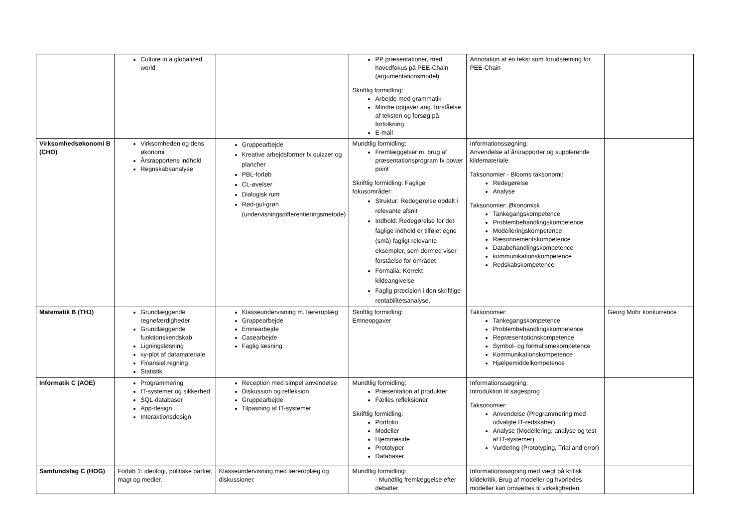| | Culture in a globalized world | | PP præsentationer, med hovedfokus på PEE-Chain (argumentationsmodel) Skriftlig formidling: Arbejde med grammatik Mindre opgaver ang. forståelse af teksten og forsøg på fortolkning E-mail | Annotation af en tekst som forudsætning for PEE-Chain | |
| Virksomhedsøkonomi B (CHO) | Virksomheden og dens økonomi Årsrapportens indhold Regnskabsanalyse | Gruppearbejde Kreative arbejdsformer fx quizzer og plancher PBL-forløb CL-øvelser Dialogisk rum Rød-gul-grøn (undervisningsdifferentieringsmetode) | Mundtlig formidling: Fremlæggelser m. brug af præsentationsprogram fx power point Skriftlig formidling: Faglige fokusområder: Struktur: Redegørelse opdelt i relevante afsnit Indhold: Redegørelse for det faglige indhold er tilføjet egne (små) fagligt relevante eksempler, som dermed viser forståelse for området Formalia: Korrekt kildeangivelse Faglig præcision i den skriftlige rentabilitetsanalyse. | Informationssøgning: Anvendelse af årsrapporter og supplerende kildemateriale. Taksonomier - Blooms taksonomi: Redegørelse Analyse Taksonomier: Økonomisk Tankegangskompetence Problembehandlingskompetence Modelleringskompetence Ræsonnementskompetence Databehandlingskompetence kommunikationskompetence Redskabskompetence | |
| Matematik B (THJ) | Grundlæggende regnefærdigheder Grundlæggende funktionskendskab Ligningsløsning xy-plot af datamateriale Finansiel regning Statistik | Klasseundervisning m. læreroplæg Gruppearbejde Emnearbejde Casearbejde Faglig læsning | Skriftlig formidling: Emneopgaver | Taksonomier: Tankegangskompetence Problembehandlingskompetence Repræsentationskompetence Symbol- og formalismekompetence Kommunikationskompetence Hjælpemiddelkompetence | Georg Mohr konkurrence |
| Informatik C (AOE) | Programmering IT-systemer og sikkerhed SQL-databaser App-design Interaktionsdesign | Reception med simpel anvendelse Diskussion og refleksion Gruppearbejde Tilpasning af IT-systemer | Mundtlig formidling: Præsentation af produkter Fælles refleksioner Skriftlig formidling: Portfolio Modeller Hjemmeside Prototyper Databaser | Informationssøgning: Introduktion til søgesprog Taksonomier: Anvendelse (Programmering med udvalgte IT-redskaber) Analyse (Modellering, analyse og test af IT-systemer) Vurdering (Prototyping, Trial and error) | |
| Samfundsfag C (HOG) | Forløb 1: ideologi, politiske partier, magt og medier. | Klasseundervisning med læreroplæg og diskussioner. | Mundtlig formidling: - Mundtlig fremlæggelse efter debatter | Informationssøgning med vægt på kritisk kildekritik. Brug af modeller og hvorledes modeller kan omsættes til virkeligheden. | |